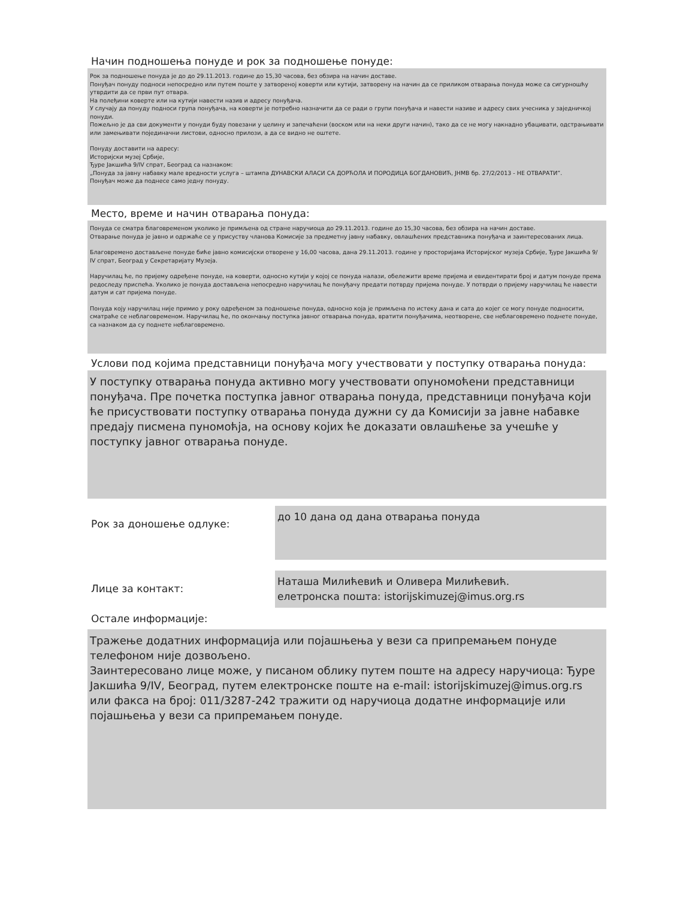Начин подношења понуде и рок за подношење понуде:
Рок за подношење понуда је до до 29.11.2013. године до 15,30 часова, без обзира на начин доставе.
Понуђач понуду подноси непосредно или путем поште у затвореној коверти или кутији, затворену на начин да се приликом отварања понуда може са сигурношћу утврдити да се први пут отвара.
На полеђини коверте или на кутији навести назив и адресу понуђача.
У случају да понуду подноси група понуђача, на коверти је потребно назначити да се ради о групи понуђача и навести називе и адресу свих учесника у заједничкој понуди.
Пожељно је да сви документи у понуди буду повезани у целину и запечаћени (воском или на неки други начин), тако да се не могу накнадно убацивати, одстрањивати или замењивати појединачни листови, односно прилози, а да се видно не оштете.
Понуду доставити на адресу:
Историјски музеј Србије,
Ђуре Јакшића 9/IV спрат, Београд са назнаком:
„Понуда за јавну набавку мале вредности услуга – штампа ДУНАВСКИ АЛАСИ СА ДОРЋОЛА И ПОРОДИЦА БОГДАНОВИЋ, ЈНМВ бр. 27/2/2013 - НЕ ОТВАРАТИ”.
Понуђач може да поднесе само једну понуду.
Место, време и начин отварања понуда:
Понуда се сматра благовременом уколико је примљена од стране наручиоца до 29.11.2013. године до 15,30 часова, без обзира на начин доставе.
Отварање понуда је јавно и одржаће се у присуству чланова Комисије за предметну јавну набавку, овлашћених представника понуђача и заинтересованих лица.
Благовремено достављене понуде биће јавно комисијски отворене у 16,00 часова, дана 29.11.2013. године у просторијама Историјског музеја Србије, Ђуре Јакшића 9/ IV спрат, Београд у Секретаријату Музеја.
Наручилац ће, по пријему одређене понуде, на коверти, односно кутији у којој се понуда налази, обележити време пријема и евидентирати број и датум понуде према редоследу приспећа. Уколико је понуда достављена непосредно наручилац ће понуђачу предати потврду пријема понуде. У потврди о пријему наручилац ће навести датум и сат пријема понуде.
Понуда коју наручилац није примио у року одређеном за подношење понуда, односно која је примљена по истеку дана и сата до којег се могу понуде подносити, сматраће се неблаговременом. Наручилац ће, по окончању поступка јавног отварања понуда, вратити понуђачима, неотворене, све неблаговремено поднете понуде, са назнаком да су поднете неблаговремено.
Услови под којима представници понуђача могу учествовати у поступку отварања понуда:
У поступку отварања понуда активно могу учествовати опуномоћени представници понуђача. Пре почетка поступка јавног отварања понуда, представници понуђача који ће присуствовати поступку отварања понуда дужни су да Комисији за јавне набавке предају писмена пуномоћја, на основу којих ће доказати овлашћење за учешће у поступку јавног отварања понуде.
Рок за доношење одлуке:
до 10 дана од дана отварања понуда
Лице за контакт:
Наташа Милићевић и Оливера Милићевић.
елетронска пошта: istorijskimuzej@imus.org.rs
Остале информације:
Тражење додатних информација или појашњења у вези са припремањем понуде телефоном није дозвољено.
Заинтересовано лице може, у писаном облику путем поште на адресу наручиоца: Ђуре Јакшића 9/IV, Београд, путем електронске поште на e-mail: istorijskimuzej@imus.org.rs или факса на број: 011/3287-242 тражити од наручиоца додатне информације или појашњења у вези са припремањем понуде.